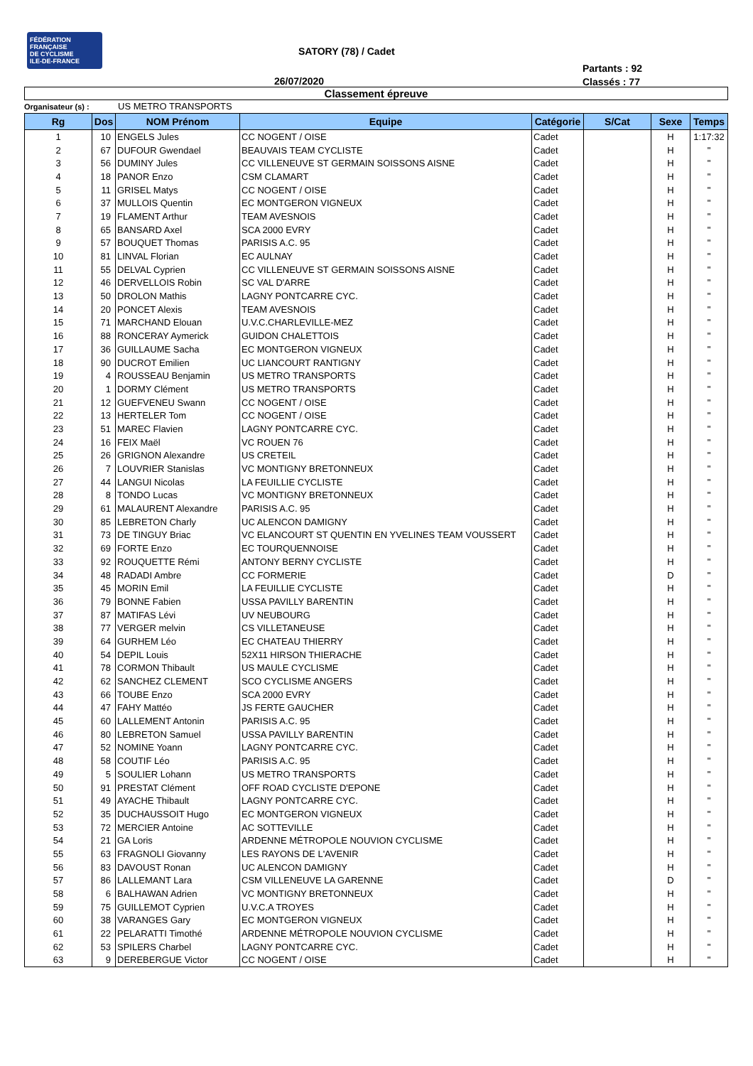FÉDÉRATION
FRANÇAISE
DE CYCLISME
ILE-DE-FRANCE
SATORY (78) / Cadet
26/07/2020
Partants : 92
Classés : 77
Classement épreuve
Organisateur (s) : US METRO TRANSPORTS
| Rg | Dos | NOM Prénom | Equipe | Catégorie | S/Cat | Sexe | Temps |
| --- | --- | --- | --- | --- | --- | --- | --- |
| 1 | 10 | ENGELS Jules | CC NOGENT / OISE | Cadet | | H | 1:17:32 |
| 2 | 67 | DUFOUR Gwendael | BEAUVAIS TEAM CYCLISTE | Cadet | | H | " |
| 3 | 56 | DUMINY Jules | CC VILLENEUVE ST GERMAIN SOISSONS AISNE | Cadet | | H | " |
| 4 | 18 | PANOR Enzo | CSM CLAMART | Cadet | | H | " |
| 5 | 11 | GRISEL Matys | CC NOGENT / OISE | Cadet | | H | " |
| 6 | 37 | MULLOIS Quentin | EC MONTGERON VIGNEUX | Cadet | | H | " |
| 7 | 19 | FLAMENT Arthur | TEAM AVESNOIS | Cadet | | H | " |
| 8 | 65 | BANSARD Axel | SCA 2000 EVRY | Cadet | | H | " |
| 9 | 57 | BOUQUET Thomas | PARISIS A.C. 95 | Cadet | | H | " |
| 10 | 81 | LINVAL Florian | EC AULNAY | Cadet | | H | " |
| 11 | 55 | DELVAL Cyprien | CC VILLENEUVE ST GERMAIN SOISSONS AISNE | Cadet | | H | " |
| 12 | 46 | DERVELLOIS Robin | SC VAL D'ARRE | Cadet | | H | " |
| 13 | 50 | DROLON Mathis | LAGNY PONTCARRE CYC. | Cadet | | H | " |
| 14 | 20 | PONCET Alexis | TEAM AVESNOIS | Cadet | | H | " |
| 15 | 71 | MARCHAND Elouan | U.V.C.CHARLEVILLE-MEZ | Cadet | | H | " |
| 16 | 88 | RONCERAY Aymerick | GUIDON CHALETTOIS | Cadet | | H | " |
| 17 | 36 | GUILLAUME Sacha | EC MONTGERON VIGNEUX | Cadet | | H | " |
| 18 | 90 | DUCROT Emilien | UC LIANCOURT RANTIGNY | Cadet | | H | " |
| 19 | 4 | ROUSSEAU Benjamin | US METRO TRANSPORTS | Cadet | | H | " |
| 20 | 1 | DORMY Clément | US METRO TRANSPORTS | Cadet | | H | " |
| 21 | 12 | GUEFVENEU Swann | CC NOGENT / OISE | Cadet | | H | " |
| 22 | 13 | HERTELER Tom | CC NOGENT / OISE | Cadet | | H | " |
| 23 | 51 | MAREC Flavien | LAGNY PONTCARRE CYC. | Cadet | | H | " |
| 24 | 16 | FEIX Maël | VC ROUEN 76 | Cadet | | H | " |
| 25 | 26 | GRIGNON Alexandre | US CRETEIL | Cadet | | H | " |
| 26 | 7 | LOUVRIER Stanislas | VC MONTIGNY BRETONNEUX | Cadet | | H | " |
| 27 | 44 | LANGUI Nicolas | LA FEUILLIE CYCLISTE | Cadet | | H | " |
| 28 | 8 | TONDO Lucas | VC MONTIGNY BRETONNEUX | Cadet | | H | " |
| 29 | 61 | MALAURENT Alexandre | PARISIS A.C. 95 | Cadet | | H | " |
| 30 | 85 | LEBRETON Charly | UC ALENCON DAMIGNY | Cadet | | H | " |
| 31 | 73 | DE TINGUY Briac | VC ELANCOURT ST QUENTIN EN YVELINES TEAM VOUSSERT | Cadet | | H | " |
| 32 | 69 | FORTE Enzo | EC TOURQUENNOISE | Cadet | | H | " |
| 33 | 92 | ROUQUETTE Rémi | ANTONY BERNY CYCLISTE | Cadet | | H | " |
| 34 | 48 | RADADI Ambre | CC FORMERIE | Cadet | | D | " |
| 35 | 45 | MORIN Emil | LA FEUILLIE CYCLISTE | Cadet | | H | " |
| 36 | 79 | BONNE Fabien | USSA PAVILLY BARENTIN | Cadet | | H | " |
| 37 | 87 | MATIFAS Lévi | UV NEUBOURG | Cadet | | H | " |
| 38 | 77 | VERGER melvin | CS VILLETANEUSE | Cadet | | H | " |
| 39 | 64 | GURHEM Léo | EC CHATEAU THIERRY | Cadet | | H | " |
| 40 | 54 | DEPIL Louis | 52X11 HIRSON THIERACHE | Cadet | | H | " |
| 41 | 78 | CORMON Thibault | US MAULE CYCLISME | Cadet | | H | " |
| 42 | 62 | SANCHEZ CLEMENT | SCO CYCLISME ANGERS | Cadet | | H | " |
| 43 | 66 | TOUBE Enzo | SCA 2000 EVRY | Cadet | | H | " |
| 44 | 47 | FAHY Mattéo | JS FERTE GAUCHER | Cadet | | H | " |
| 45 | 60 | LALLEMENT Antonin | PARISIS A.C. 95 | Cadet | | H | " |
| 46 | 80 | LEBRETON Samuel | USSA PAVILLY BARENTIN | Cadet | | H | " |
| 47 | 52 | NOMINE Yoann | LAGNY PONTCARRE CYC. | Cadet | | H | " |
| 48 | 58 | COUTIF Léo | PARISIS A.C. 95 | Cadet | | H | " |
| 49 | 5 | SOULIER Lohann | US METRO TRANSPORTS | Cadet | | H | " |
| 50 | 91 | PRESTAT Clément | OFF ROAD CYCLISTE D'EPONE | Cadet | | H | " |
| 51 | 49 | AYACHE Thibault | LAGNY PONTCARRE CYC. | Cadet | | H | " |
| 52 | 35 | DUCHAUSSOIT Hugo | EC MONTGERON VIGNEUX | Cadet | | H | " |
| 53 | 72 | MERCIER Antoine | AC SOTTEVILLE | Cadet | | H | " |
| 54 | 21 | GA Loris | ARDENNE MÉTROPOLE NOUVION CYCLISME | Cadet | | H | " |
| 55 | 63 | FRAGNOLI Giovanny | LES RAYONS DE L'AVENIR | Cadet | | H | " |
| 56 | 83 | DAVOUST Ronan | UC ALENCON DAMIGNY | Cadet | | H | " |
| 57 | 86 | LALLEMANT Lara | CSM VILLENEUVE LA GARENNE | Cadet | | D | " |
| 58 | 6 | BALHAWAN Adrien | VC MONTIGNY BRETONNEUX | Cadet | | H | " |
| 59 | 75 | GUILLEMOT Cyprien | U.V.C.A TROYES | Cadet | | H | " |
| 60 | 38 | VARANGES Gary | EC MONTGERON VIGNEUX | Cadet | | H | " |
| 61 | 22 | PELARATTI Timothé | ARDENNE MÉTROPOLE NOUVION CYCLISME | Cadet | | H | " |
| 62 | 53 | SPILERS Charbel | LAGNY PONTCARRE CYC. | Cadet | | H | " |
| 63 | 9 | DEREBERGUE Victor | CC NOGENT / OISE | Cadet | | H | " |